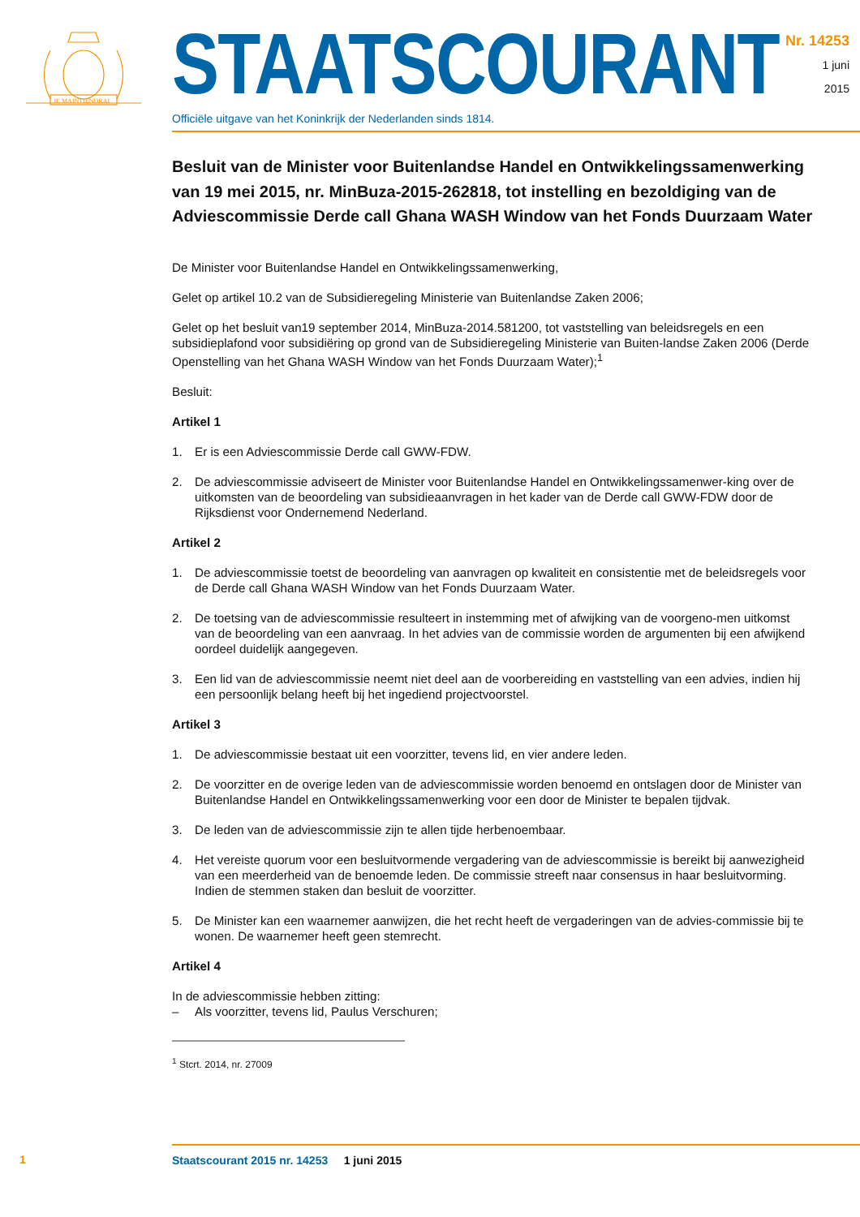JE MAINTIENDRAI
STAATSCOURANT
Officiële uitgave van het Koninkrijk der Nederlanden sinds 1814.
Nr. 14253
1 juni
2015
Besluit van de Minister voor Buitenlandse Handel en Ontwikkelingssamenwerking van 19 mei 2015, nr. MinBuza-2015-262818, tot instelling en bezoldiging van de Adviescommissie Derde call Ghana WASH Window van het Fonds Duurzaam Water
De Minister voor Buitenlandse Handel en Ontwikkelingssamenwerking,
Gelet op artikel 10.2 van de Subsidieregeling Ministerie van Buitenlandse Zaken 2006;
Gelet op het besluit van19 september 2014, MinBuza-2014.581200, tot vaststelling van beleidsregels en een subsidieplafond voor subsidiëring op grond van de Subsidieregeling Ministerie van Buiten-landse Zaken 2006 (Derde Openstelling van het Ghana WASH Window van het Fonds Duurzaam Water);<sup>1</sup>
Besluit:
Artikel 1
1. Er is een Adviescommissie Derde call GWW-FDW.
2. De adviescommissie adviseert de Minister voor Buitenlandse Handel en Ontwikkelingssamenwer-king over de uitkomsten van de beoordeling van subsidieaanvragen in het kader van de Derde call GWW-FDW door de Rijksdienst voor Ondernemend Nederland.
Artikel 2
1. De adviescommissie toetst de beoordeling van aanvragen op kwaliteit en consistentie met de beleidsregels voor de Derde call Ghana WASH Window van het Fonds Duurzaam Water.
2. De toetsing van de adviescommissie resulteert in instemming met of afwijking van de voorgeno-men uitkomst van de beoordeling van een aanvraag. In het advies van de commissie worden de argumenten bij een afwijkend oordeel duidelijk aangegeven.
3. Een lid van de adviescommissie neemt niet deel aan de voorbereiding en vaststelling van een advies, indien hij een persoonlijk belang heeft bij het ingediend projectvoorstel.
Artikel 3
1. De adviescommissie bestaat uit een voorzitter, tevens lid, en vier andere leden.
2. De voorzitter en de overige leden van de adviescommissie worden benoemd en ontslagen door de Minister van Buitenlandse Handel en Ontwikkelingssamenwerking voor een door de Minister te bepalen tijdvak.
3. De leden van de adviescommissie zijn te allen tijde herbenoembaar.
4. Het vereiste quorum voor een besluitvormende vergadering van de adviescommissie is bereikt bij aanwezigheid van een meerderheid van de benoemde leden. De commissie streeft naar consensus in haar besluitvorming. Indien de stemmen staken dan besluit de voorzitter.
5. De Minister kan een waarnemer aanwijzen, die het recht heeft de vergaderingen van de advies-commissie bij te wonen. De waarnemer heeft geen stemrecht.
Artikel 4
In de adviescommissie hebben zitting:
– Als voorzitter, tevens lid, Paulus Verschuren;
<sup>1</sup> Stcrt. 2014, nr. 27009
1
Staatscourant 2015 nr. 14253 1 juni 2015